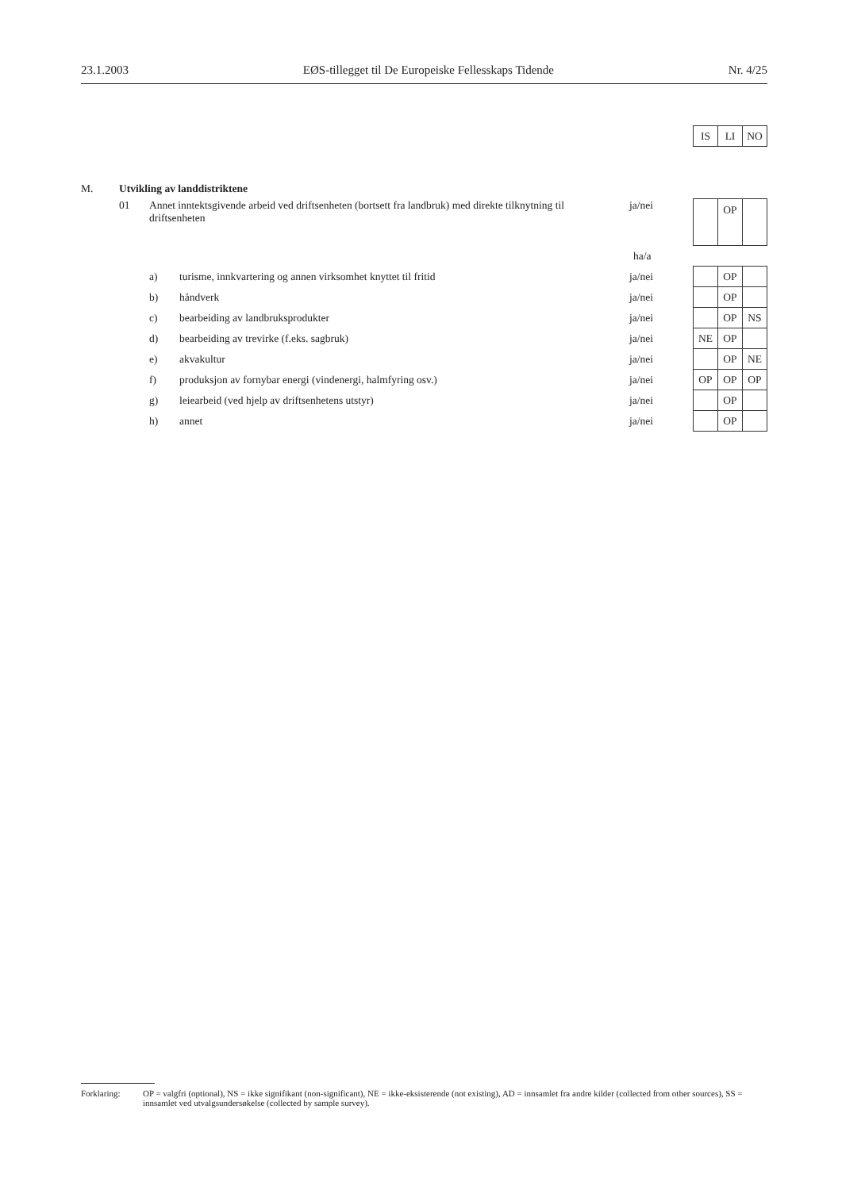23.1.2003 EØS-tillegget til De Europeiske Fellesskaps Tidende Nr. 4/25
| | | | | | IS | LI | NO |
| M. | Utvikling av landdistriktene | | | | | | |
| | 01 | Annet inntektsgivende arbeid ved driftsenheten (bortsett fra landbruk) med direkte tilknytning til driftsenheten | | ja/nei | | OP | |
| | | | | ha/a | | | |
| | | a) | turisme, innkvartering og annen virksomhet knyttet til fritid | ja/nei | | OP | |
| | | b) | håndverk | ja/nei | | OP | |
| | | c) | bearbeiding av landbruksprodukter | ja/nei | | OP | NS |
| | | d) | bearbeiding av trevirke (f.eks. sagbruk) | ja/nei | NE | OP | |
| | | e) | akvakultur | ja/nei | | OP | NE |
| | | f) | produksjon av fornybar energi (vindenergi, halmfyring osv.) | ja/nei | OP | OP | OP |
| | | g) | leiearbeid (ved hjelp av driftsenhetens utstyr) | ja/nei | | OP | |
| | | h) | annet | ja/nei | | OP | |
Forklaring: OP = valgfri (optional), NS = ikke signifikant (non-significant), NE = ikke-eksisterende (not existing), AD = innsamlet fra andre kilder (collected from other sources), SS = innsamlet ved utvalgsundersøkelse (collected by sample survey).